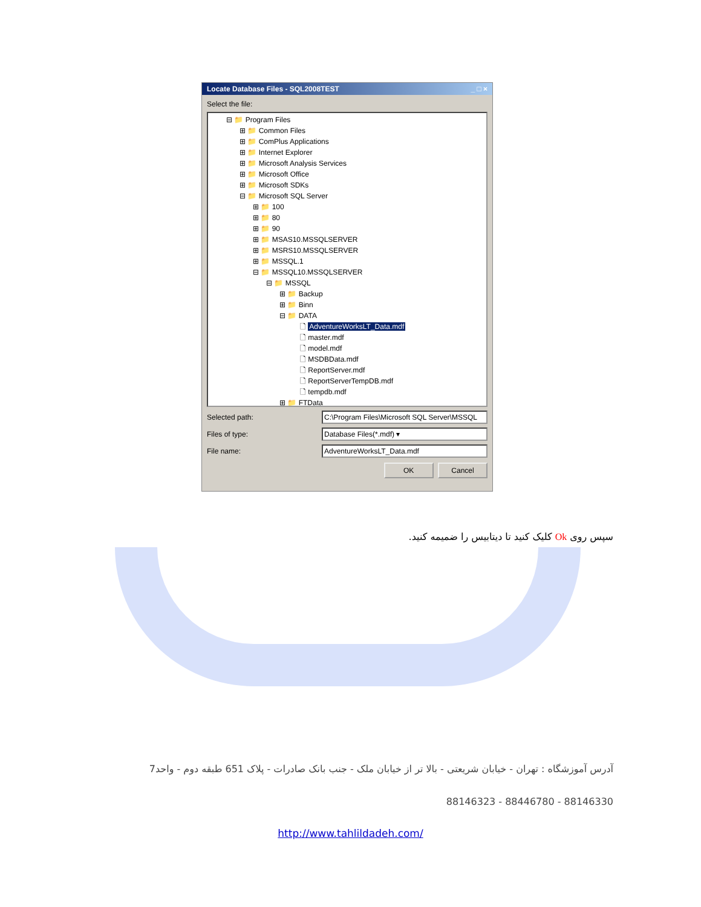Locate Database Files - SQL2008TEST _ □ ×
Select the file:
⊟ 📁 Program Files
⊞ 📁 Common Files
⊞ 📁 ComPlus Applications
⊞ 📁 Internet Explorer
⊞ 📁 Microsoft Analysis Services
⊞ 📁 Microsoft Office
⊞ 📁 Microsoft SDKs
⊟ 📁 Microsoft SQL Server
⊞ 📁 100
⊞ 📁 80
⊞ 📁 90
⊞ 📁 MSAS10.MSSQLSERVER
⊞ 📁 MSRS10.MSSQLSERVER
⊞ 📁 MSSQL.1
⊟ 📁 MSSQL10.MSSQLSERVER
⊟ 📁 MSSQL
⊞ 📁 Backup
⊞ 📁 Binn
⊟ 📁 DATA
🗋 AdventureWorksLT_Data.mdf
🗋 master.mdf
🗋 model.mdf
🗋 MSDBData.mdf
🗋 ReportServer.mdf
🗋 ReportServerTempDB.mdf
🗋 tempdb.mdf
⊞ 📁 FTData
Selected path:
C:\Program Files\Microsoft SQL Server\MSSQL
Files of type: Database Files(*.mdf) ▾
File name: AdventureWorksLT_Data.mdf
OK Cancel
سپس روی Ok کلیک کنید تا دیتابیس را ضمیمه کنید.
آدرس آموزشگاه : تهران - خیابان شریعتی - بالا تر از خیابان ملک - جنب بانک صادرات - پلاک 651 طبقه دوم - واحد7
88146323 - 88446780 - 88146330
http://www.tahlildadeh.com/